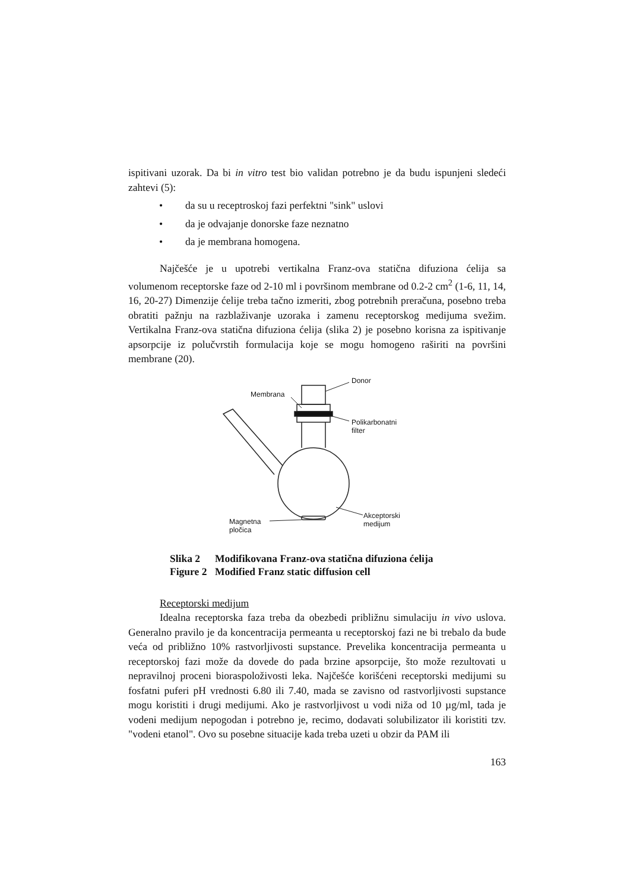ispitivani uzorak. Da bi in vitro test bio validan potrebno je da budu ispunjeni sledeći zahtevi (5):
• da su u receptroskoj fazi perfektni "sink" uslovi
• da je odvajanje donorske faze neznatno
• da je membrana homogena.
Najčešće je u upotrebi vertikalna Franz-ova statična difuziona ćelija sa volumenom receptorske faze od 2-10 ml i površinom membrane od 0.2-2 cm<sup>2</sup> (1-6, 11, 14, 16, 20-27) Dimenzije ćelije treba tačno izmeriti, zbog potrebnih preračuna, posebno treba obratiti pažnju na razblaživanje uzoraka i zamenu receptorskog medijuma svežim. Vertikalna Franz-ova statična difuziona ćelija (slika 2) je posebno korisna za ispitivanje apsorpcije iz polučvrstih formulacija koje se mogu homogeno raširiti na površini membrane (20).
Donor
Membrana
Polikarbonatni
filter
Akceptorski
medijum
Magnetna
pločica
Slika 2 Modifikovana Franz-ova statična difuziona ćelija
Figure 2 Modified Franz static diffusion cell
Receptorski medijum
Idealna receptorska faza treba da obezbedi približnu simulaciju in vivo uslova. Generalno pravilo je da koncentracija permeanta u receptorskoj fazi ne bi trebalo da bude veća od približno 10% rastvorljivosti supstance. Prevelika koncentracija permeanta u receptorskoj fazi može da dovede do pada brzine apsorpcije, što može rezultovati u nepravilnoj proceni bioraspoloživosti leka. Najčešće korišćeni receptorski medijumi su fosfatni puferi pH vrednosti 6.80 ili 7.40, mada se zavisno od rastvorljivosti supstance mogu koristiti i drugi medijumi. Ako je rastvorljivost u vodi niža od 10 µg/ml, tada je vodeni medijum nepogodan i potrebno je, recimo, dodavati solubilizator ili koristiti tzv. "vodeni etanol". Ovo su posebne situacije kada treba uzeti u obzir da PAM ili
163